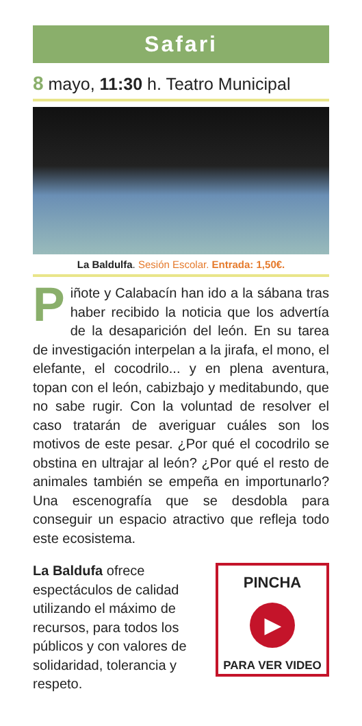Safari
8 mayo, 11:30 h. Teatro Municipal
La Baldulfa. Sesión Escolar. Entrada: 1,50€.
Piñote y Calabacín han ido a la sábana tras haber recibido la noticia que los advertía de la desaparición del león. En su tarea de investigación interpelan a la jirafa, el mono, el elefante, el cocodrilo... y en plena aventura, topan con el león, cabizbajo y meditabundo, que no sabe rugir. Con la voluntad de resolver el caso tratarán de averiguar cuáles son los motivos de este pesar. ¿Por qué el cocodrilo se obstina en ultrajar al león? ¿Por qué el resto de animales también se empeña en importunarlo? Una escenografía que se desdobla para conseguir un espacio atractivo que refleja todo este ecosistema.
La Baldufa ofrece espectáculos de calidad utilizando el máximo de recursos, para todos los públicos y con valores de solidaridad, tolerancia y respeto.
PINCHA
▶
PARA VER VIDEO